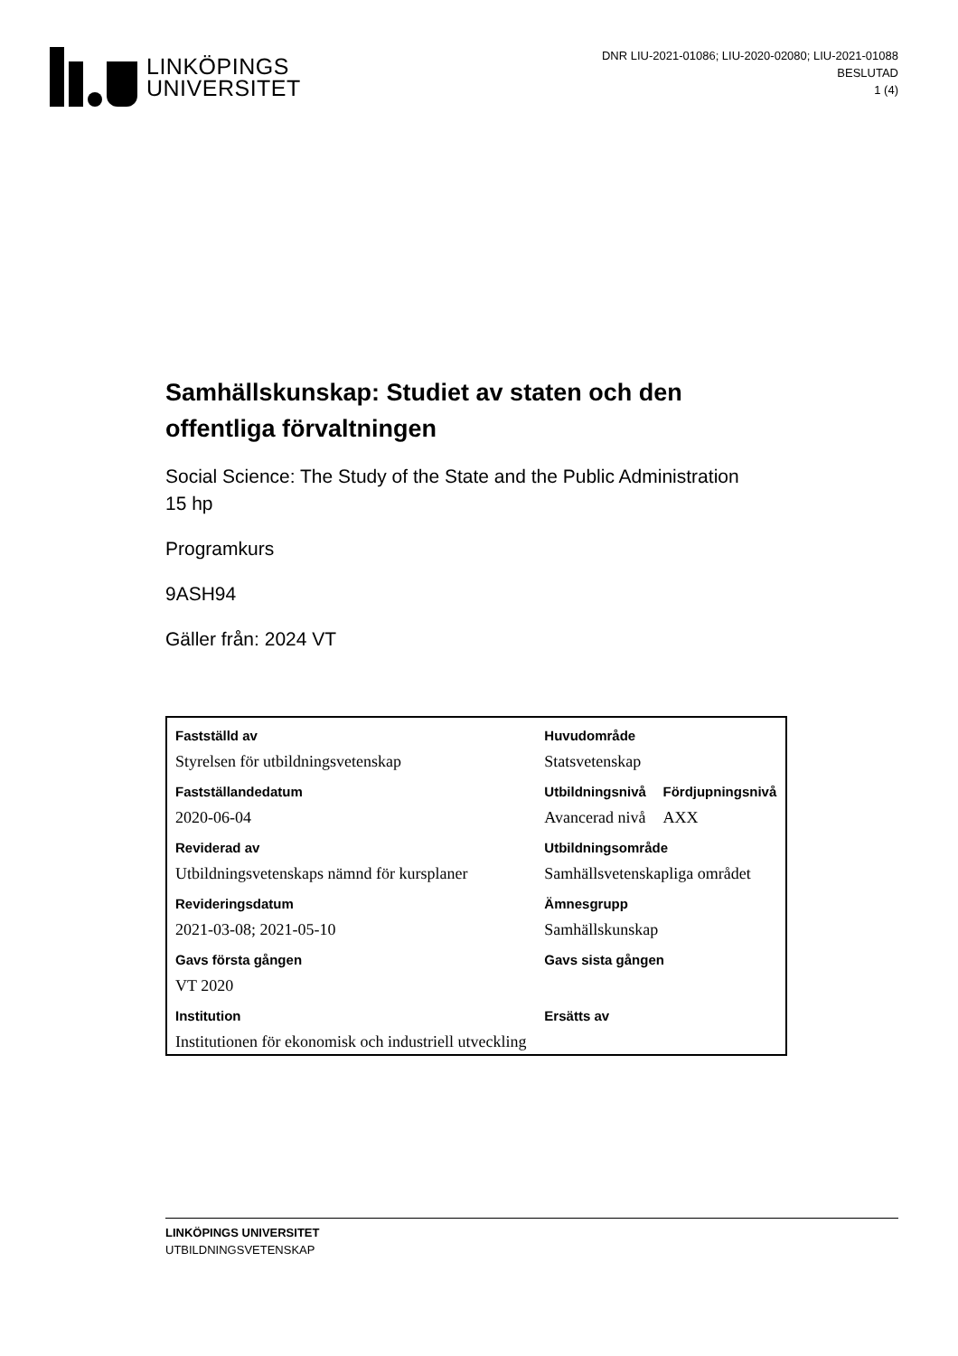LINKÖPINGS
UNIVERSITET
DNR LIU-2021-01086; LIU-2020-02080; LIU-2021-01088
BESLUTAD
1 (4)
Samhällskunskap: Studiet av staten och den offentliga förvaltningen
Social Science: The Study of the State and the Public Administration
15 hp
Programkurs
9ASH94
Gäller från: 2024 VT
| Fastställd av | Huvudområde | |
| Styrelsen för utbildningsvetenskap | Statsvetenskap | |
| Fastställandedatum | Utbildningsnivå | Fördjupningsnivå |
| 2020-06-04 | Avancerad nivå | AXX |
| Reviderad av | Utbildningsområde | |
| Utbildningsvetenskaps nämnd för kursplaner | Samhällsvetenskapliga området | |
| Revideringsdatum | Ämnesgrupp | |
| 2021-03-08; 2021-05-10 | Samhällskunskap | |
| Gavs första gången | Gavs sista gången | |
| VT 2020 | | |
| Institution | Ersätts av | |
| Institutionen för ekonomisk och industriell utveckling | | |
LINKÖPINGS UNIVERSITET
UTBILDNINGSVETENSKAP